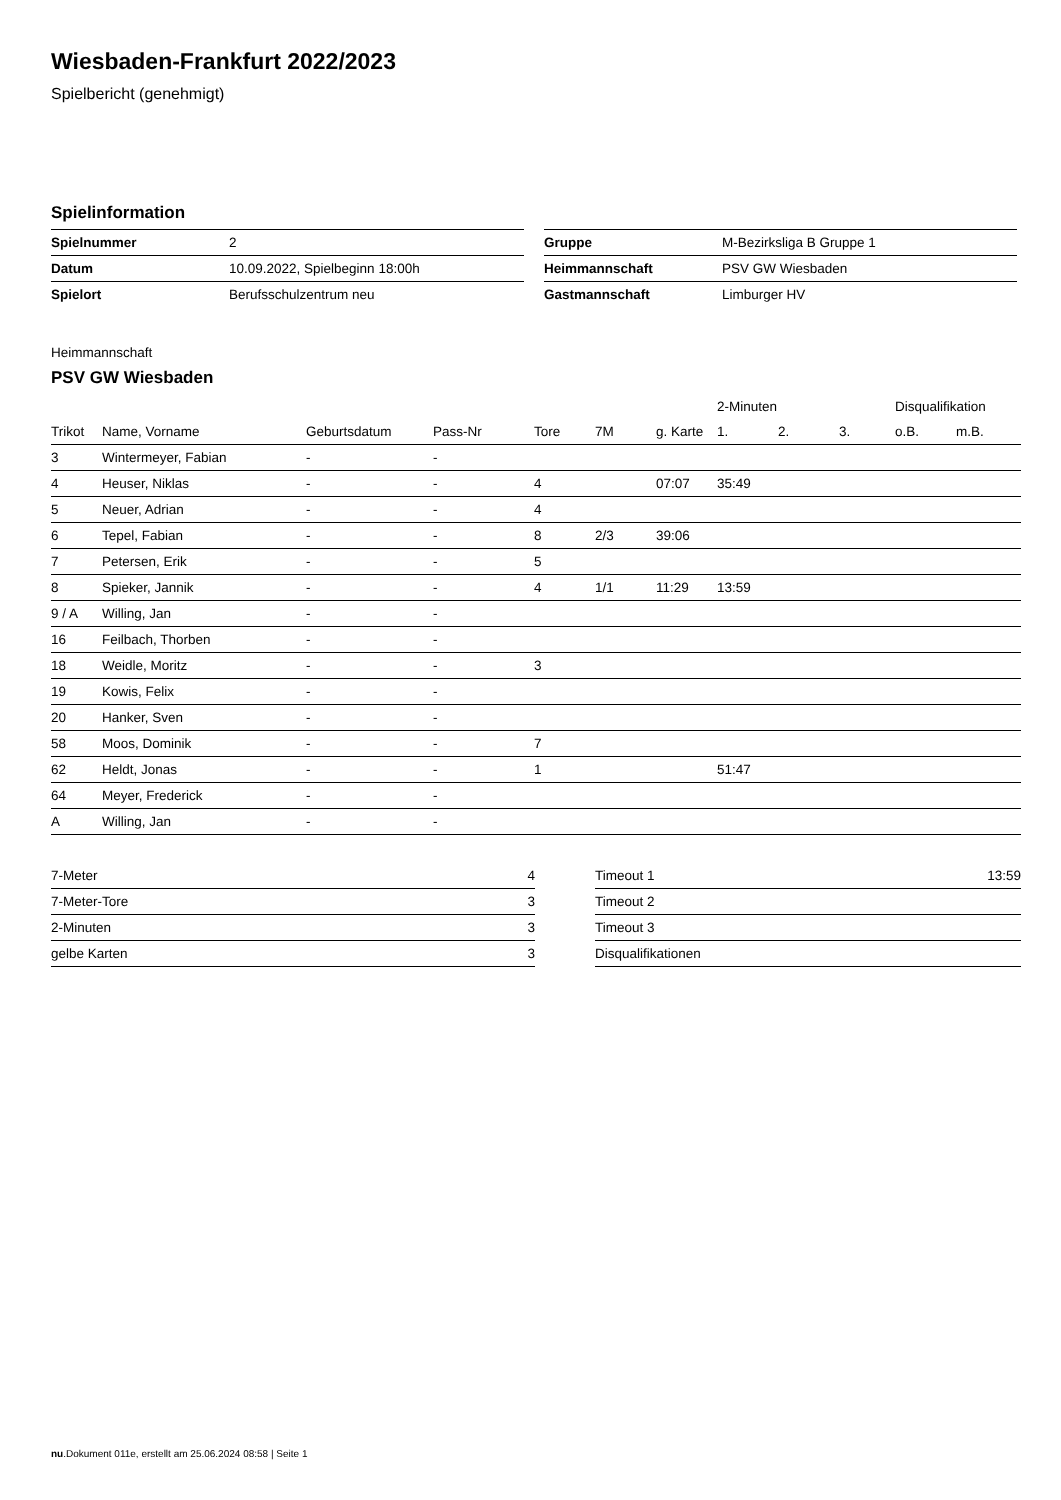Wiesbaden-Frankfurt 2022/2023
Spielbericht (genehmigt)
Spielinformation
| Spielnummer | 2 |
| Datum | 10.09.2022, Spielbeginn 18:00h |
| Spielort | Berufsschulzentrum neu |
| Gruppe | M-Bezirksliga B Gruppe 1 |
| Heimmannschaft | PSV GW Wiesbaden |
| Gastmannschaft | Limburger HV |
Heimmannschaft
PSV GW Wiesbaden
| | | | | | | | 2-Minuten | | | Disqualifikation | |
| --- | --- | --- | --- | --- | --- | --- | --- | --- | --- | --- | --- |
| Trikot | Name, Vorname | Geburtsdatum | Pass-Nr | Tore | 7M | g. Karte | 1. | 2. | 3. | o.B. | m.B. |
| 3 | Wintermeyer, Fabian | - | - | | | | | | | | |
| 4 | Heuser, Niklas | - | - | 4 | | 07:07 | 35:49 | | | | |
| 5 | Neuer, Adrian | - | - | 4 | | | | | | | |
| 6 | Tepel, Fabian | - | - | 8 | 2/3 | 39:06 | | | | | |
| 7 | Petersen, Erik | - | - | 5 | | | | | | | |
| 8 | Spieker, Jannik | - | - | 4 | 1/1 | 11:29 | 13:59 | | | | |
| 9 / A | Willing, Jan | - | - | | | | | | | | |
| 16 | Feilbach, Thorben | - | - | | | | | | | | |
| 18 | Weidle, Moritz | - | - | 3 | | | | | | | |
| 19 | Kowis, Felix | - | - | | | | | | | | |
| 20 | Hanker, Sven | - | - | | | | | | | | |
| 58 | Moos, Dominik | - | - | 7 | | | | | | | |
| 62 | Heldt, Jonas | - | - | 1 | | | 51:47 | | | | |
| 64 | Meyer, Frederick | - | - | | | | | | | | |
| A | Willing, Jan | - | - | | | | | | | | |
| 7-Meter | 4 |
| 7-Meter-Tore | 3 |
| 2-Minuten | 3 |
| gelbe Karten | 3 |
| Timeout 1 | 13:59 |
| Timeout 2 | |
| Timeout 3 | |
| Disqualifikationen | |
nu.Dokument 011e, erstellt am 25.06.2024 08:58 | Seite 1